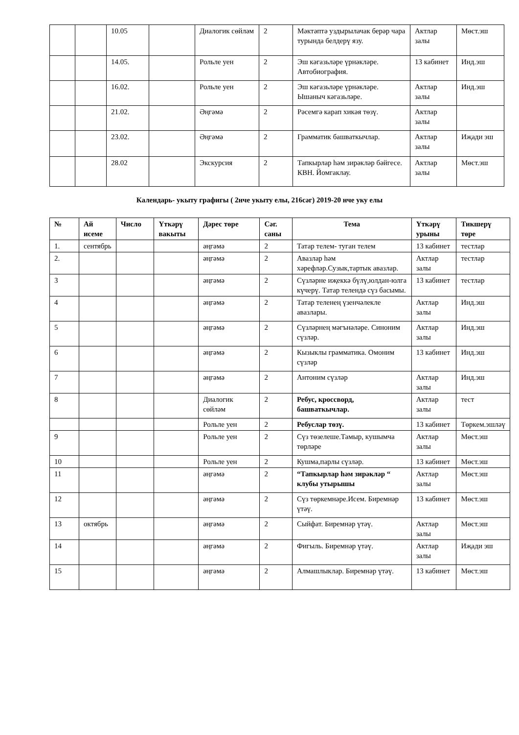| | | 10.05 | | Диалогик сөйләм | 2 | Мәктәптә уздырылачак берәр чара турында белдерү язу. | Актлар залы | Мөст.эш |
| | | 14.05. | | Рольле уен | 2 | Эш кәгазьләре үрнәкләре. Автобиография. | 13 кабинет | Инд.эш |
| | | 16.02. | | Рольле уен | 2 | Эш кәгазьләре үрнәкләре. Ышаныч кәгазьләре. | Актлар залы | Инд.эш |
| | | 21.02. | | Әңгәмә | 2 | Рәсемгә карап хикәя төзү. | Актлар залы | |
| | | 23.02. | | Әңгәмә | 2 | Грамматик башваткычлар. | Актлар залы | Иҗади эш |
| | | 28.02 | | Экскурсия | 2 | Тапкырлар һәм зирәкләр бәйгесе. КВН. Йомгаклау. | Актлар залы | Мөст.эш |
Календарь- укыту графигы ( 2нче укыту елы, 216сәг) 2019-20 нче уку елы
| № | Ай исеме | Число | Үткәрү вакыты | Дәрес төре | Сәг. саны | Тема | Үткәрү урыны | Тикшерү төре |
| --- | --- | --- | --- | --- | --- | --- | --- | --- |
| 1. | сентябрь | | | әңгәмә | 2 | Татар телем- туган телем | 13 кабинет | тестлар |
| 2. | | | | әңгәмә | 2 | Авазлар һәм хәрефләр.Сузык,тартык авазлар. | Актлар залы | тестлар |
| 3 | | | | әңгәмә | 2 | Сүзләрне иҗеккә бүлү,юлдан-юлга күчерү. Татар телендә сүз басымы. | 13 кабинет | тестлар |
| 4 | | | | әңгәмә | 2 | Татар теленең үзенчәлекле авазлары. | Актлар залы | Инд.эш |
| 5 | | | | әңгәмә | 2 | Сүзләрнең мәгънәләре. Синоним сүзләр. | Актлар залы | Инд.эш |
| 6 | | | | әңгәмә | 2 | Кызыклы грамматика. Омоним сүзләр | 13 кабинет | Инд.эш |
| 7 | | | | әңгәмә | 2 | Антоним сүзләр | Актлар залы | Инд.эш |
| 8 | | | | Диалогик сөйләм | 2 | Ребус, кроссворд, башваткычлар. | Актлар залы | тест |
| | | | | Рольле уен | 2 | Ребуслар төзү. | 13 кабинет | Төркем.эшләү |
| 9 | | | | Рольле уен | 2 | Сүз төзелеше.Тамыр, кушымча төрләре | Актлар залы | Мөст.эш |
| 10 | | | | Рольле уен | 2 | Кушма,парлы сүзләр. | 13 кабинет | Мөст.эш |
| 11 | | | | әңгәмә | 2 | “Тапкырлар һәм зирәкләр “ клубы утырышы | Актлар залы | Мөст.эш |
| 12 | | | | әңгәмә | 2 | Сүз төркемнәре.Исем. Биремнәр үтәү. | 13 кабинет | Мөст.эш |
| 13 | октябрь | | | әңгәмә | 2 | Сыйфат. Биремнәр үтәү. | Актлар залы | Мөст.эш |
| 14 | | | | әңгәмә | 2 | Фигыль. Биремнәр үтәү. | Актлар залы | Иҗади эш |
| 15 | | | | әңгәмә | 2 | Алмашлыклар. Биремнәр үтәү. | 13 кабинет | Мөст.эш |